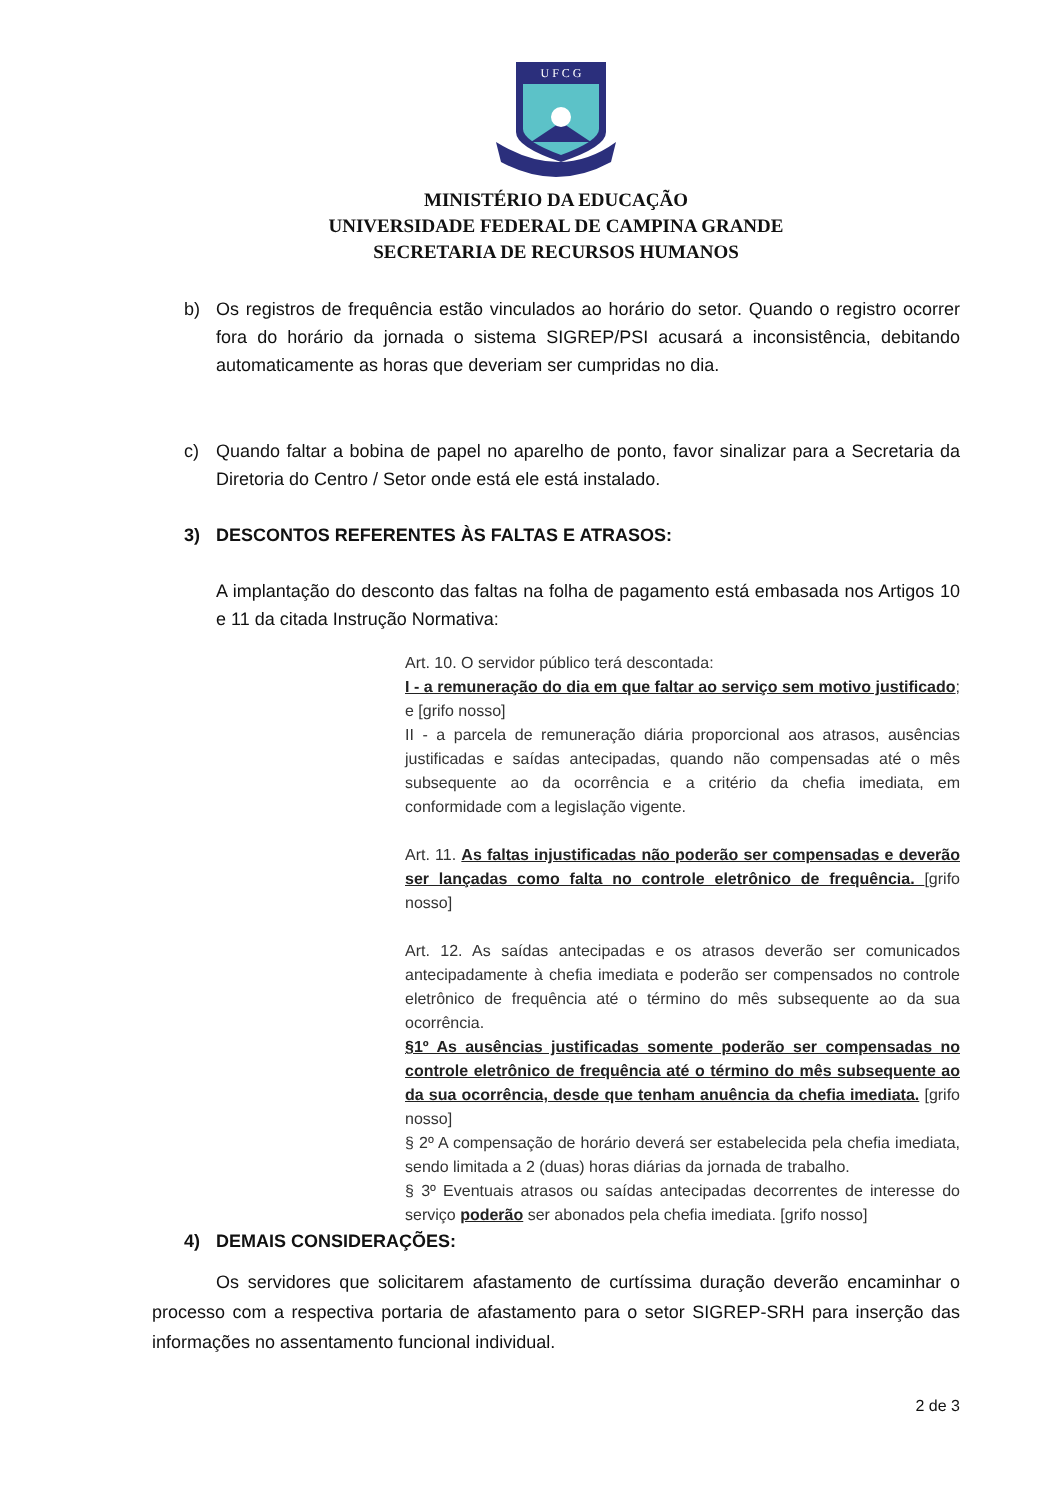U F C G
MINISTÉRIO DA EDUCAÇÃO
UNIVERSIDADE FEDERAL DE CAMPINA GRANDE
SECRETARIA DE RECURSOS HUMANOS
b) Os registros de frequência estão vinculados ao horário do setor. Quando o registro ocorrer fora do horário da jornada o sistema SIGREP/PSI acusará a inconsistência, debitando automaticamente as horas que deveriam ser cumpridas no dia.
c) Quando faltar a bobina de papel no aparelho de ponto, favor sinalizar para a Secretaria da Diretoria do Centro / Setor onde está ele está instalado.
3) DESCONTOS REFERENTES ÀS FALTAS E ATRASOS:
A implantação do desconto das faltas na folha de pagamento está embasada nos Artigos 10 e 11 da citada Instrução Normativa:
Art. 10. O servidor público terá descontada:
I - a remuneração do dia em que faltar ao serviço sem motivo justificado; e [grifo nosso]
II - a parcela de remuneração diária proporcional aos atrasos, ausências justificadas e saídas antecipadas, quando não compensadas até o mês subsequente ao da ocorrência e a critério da chefia imediata, em conformidade com a legislação vigente.
Art. 11. As faltas injustificadas não poderão ser compensadas e deverão ser lançadas como falta no controle eletrônico de frequência. [grifo nosso]
Art. 12. As saídas antecipadas e os atrasos deverão ser comunicados antecipadamente à chefia imediata e poderão ser compensados no controle eletrônico de frequência até o término do mês subsequente ao da sua ocorrência.
§1º As ausências justificadas somente poderão ser compensadas no controle eletrônico de frequência até o término do mês subsequente ao da sua ocorrência, desde que tenham anuência da chefia imediata. [grifo nosso]
§ 2º A compensação de horário deverá ser estabelecida pela chefia imediata, sendo limitada a 2 (duas) horas diárias da jornada de trabalho.
§ 3º Eventuais atrasos ou saídas antecipadas decorrentes de interesse do serviço poderão ser abonados pela chefia imediata. [grifo nosso]
4) DEMAIS CONSIDERAÇÕES:
Os servidores que solicitarem afastamento de curtíssima duração deverão encaminhar o processo com a respectiva portaria de afastamento para o setor SIGREP-SRH para inserção das informações no assentamento funcional individual.
2 de 3